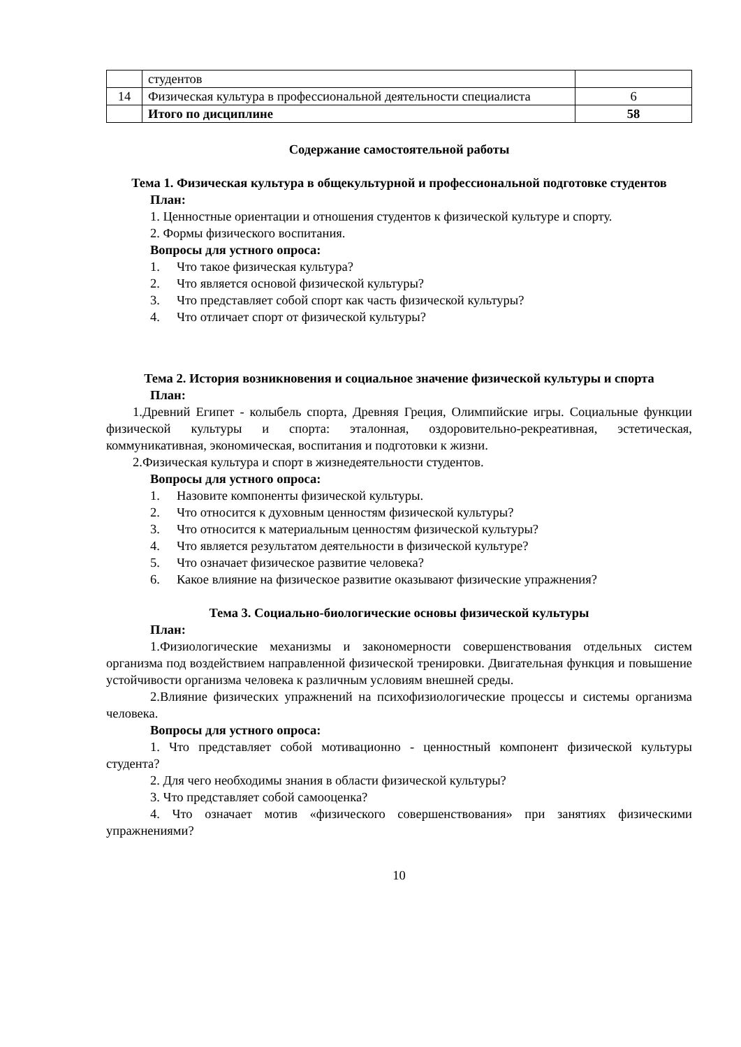| | студентов | |
| 14 | Физическая культура в профессиональной деятельности специалиста | 6 |
| | Итого по дисциплине | 58 |
Содержание самостоятельной работы
Тема 1. Физическая культура в общекультурной и профессиональной подготовке студентов
План:
1. Ценностные ориентации и отношения студентов к физической культуре и спорту.
2. Формы физического воспитания.
Вопросы для устного опроса:
1. Что такое физическая культура?
2. Что является основой физической культуры?
3. Что представляет собой спорт как часть физической культуры?
4. Что отличает спорт от физической культуры?
Тема 2. История возникновения и социальное значение физической культуры и спорта
План:
1.Древний Египет - колыбель спорта, Древняя Греция, Олимпийские игры. Социальные функции физической культуры и спорта: эталонная, оздоровительно-рекреативная, эстетическая, коммуникативная, экономическая, воспитания и подготовки к жизни.
2.Физическая культура и спорт в жизнедеятельности студентов.
Вопросы для устного опроса:
1. Назовите компоненты физической культуры.
2. Что относится к духовным ценностям физической культуры?
3. Что относится к материальным ценностям физической культуры?
4. Что является результатом деятельности в физической культуре?
5. Что означает физическое развитие человека?
6. Какое влияние на физическое развитие оказывают физические упражнения?
Тема 3. Социально-биологические основы физической культуры
План:
1.Физиологические механизмы и закономерности совершенствования отдельных систем организма под воздействием направленной физической тренировки. Двигательная функция и повышение устойчивости организма человека к различным условиям внешней среды.
2.Влияние физических упражнений на психофизиологические процессы и системы организма человека.
Вопросы для устного опроса:
1. Что представляет собой мотивационно - ценностный компонент физической культуры студента?
2. Для чего необходимы знания в области физической культуры?
3. Что представляет собой самооценка?
4. Что означает мотив «физического совершенствования» при занятиях физическими упражнениями?
10